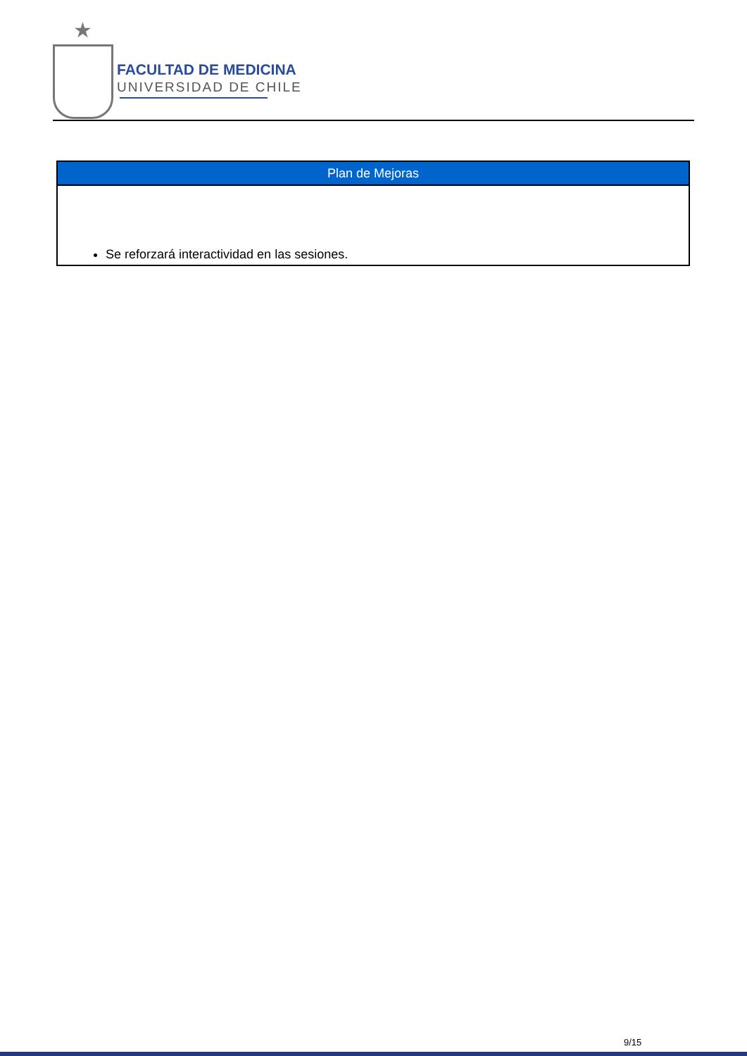★
FACULTAD DE MEDICINA
UNIVERSIDAD DE CHILE
| Plan de Mejoras |
| --- |
| Se reforzará interactividad en las sesiones. |
9/15